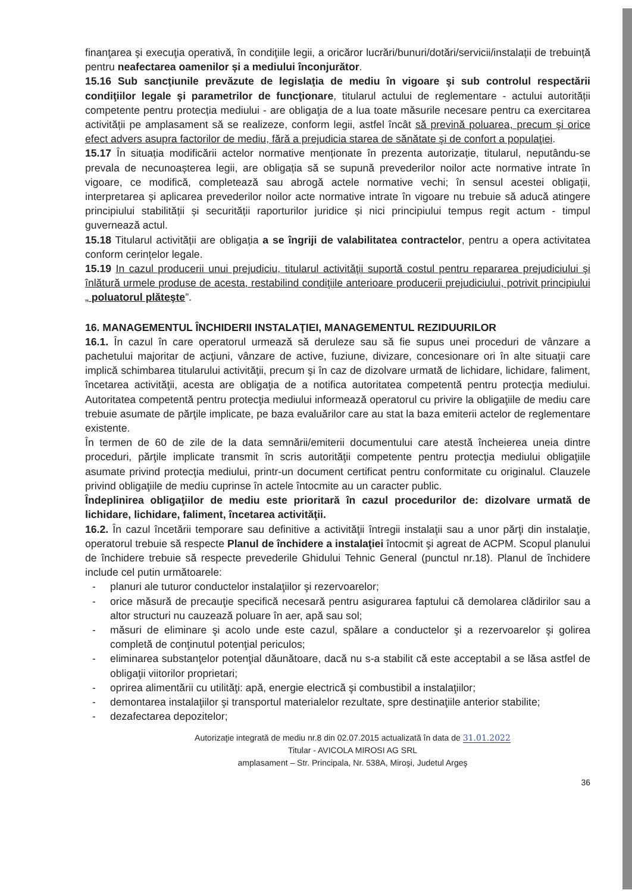finanţarea şi execuţia operativă, în condiţiile legii, a oricăror lucrări/bunuri/dotări/servicii/instalații de trebuință pentru neafectarea oamenilor și a mediului înconjurător.
15.16 Sub sancţiunile prevăzute de legislaţia de mediu în vigoare şi sub controlul respectării condiţiilor legale şi parametrilor de funcţionare, titularul actului de reglementare - actului autorității competente pentru protecția mediului - are obligaţia de a lua toate măsurile necesare pentru ca exercitarea activității pe amplasament să se realizeze, conform legii, astfel încât să prevină poluarea, precum şi orice efect advers asupra factorilor de mediu, fără a prejudicia starea de sănătate şi de confort a populaţiei.
15.17 În situația modificării actelor normative menționate în prezenta autorizație, titularul, neputându-se prevala de necunoașterea legii, are obligația să se supună prevederilor noilor acte normative intrate în vigoare, ce modifică, completează sau abrogă actele normative vechi; în sensul acestei obligații, interpretarea și aplicarea prevederilor noilor acte normative intrate în vigoare nu trebuie să aducă atingere principiului stabilității și securității raporturilor juridice și nici principiului tempus regit actum - timpul guvernează actul.
15.18 Titularul activității are obligația a se îngriji de valabilitatea contractelor, pentru a opera activitatea conform cerințelor legale.
15.19 In cazul producerii unui prejudiciu, titularul activităţii suportă costul pentru repararea prejudiciului şi înlătură urmele produse de acesta, restabilind condiţiile anterioare producerii prejudiciului, potrivit principiului „ poluatorul plăteşte”.
16. MANAGEMENTUL ÎNCHIDERII INSTALAŢIEI, MANAGEMENTUL REZIDUURILOR
16.1. În cazul în care operatorul urmează să deruleze sau să fie supus unei proceduri de vânzare a pachetului majoritar de acţiuni, vânzare de active, fuziune, divizare, concesionare ori în alte situaţii care implică schimbarea titularului activităţii, precum şi în caz de dizolvare urmată de lichidare, lichidare, faliment, încetarea activităţii, acesta are obligaţia de a notifica autoritatea competentă pentru protecţia mediului. Autoritatea competentă pentru protecţia mediului informează operatorul cu privire la obligaţiile de mediu care trebuie asumate de părţile implicate, pe baza evaluărilor care au stat la baza emiterii actelor de reglementare existente.
În termen de 60 de zile de la data semnării/emiterii documentului care atestă încheierea uneia dintre proceduri, părţile implicate transmit în scris autorităţii competente pentru protecţia mediului obligaţiile asumate privind protecţia mediului, printr-un document certificat pentru conformitate cu originalul. Clauzele privind obligaţiile de mediu cuprinse în actele întocmite au un caracter public.
Îndeplinirea obligaţiilor de mediu este prioritară în cazul procedurilor de: dizolvare urmată de lichidare, lichidare, faliment, încetarea activităţii.
16.2. În cazul încetării temporare sau definitive a activităţii întregii instalaţii sau a unor părţi din instalaţie, operatorul trebuie să respecte Planul de închidere a instalaţiei întocmit şi agreat de ACPM. Scopul planului de închidere trebuie să respecte prevederile Ghidului Tehnic General (punctul nr.18). Planul de închidere include cel putin următoarele:
- planuri ale tuturor conductelor instalaţiilor şi rezervoarelor;
- orice măsură de precauţie specifică necesară pentru asigurarea faptului că demolarea clădirilor sau a altor structuri nu cauzează poluare în aer, apă sau sol;
- măsuri de eliminare şi acolo unde este cazul, spălare a conductelor şi a rezervoarelor şi golirea completă de conţinutul potenţial periculos;
- eliminarea substanţelor potenţial dăunătoare, dacă nu s-a stabilit că este acceptabil a se lăsa astfel de obligaţii viitorilor proprietari;
- oprirea alimentării cu utilităţi: apă, energie electrică şi combustibil a instalaţiilor;
- demontarea instalaţiilor şi transportul materialelor rezultate, spre destinaţiile anterior stabilite;
- dezafectarea depozitelor;
Autorizaţie integrată de mediu nr.8 din 02.07.2015 actualizată în data de 31.01.2022
Titular - AVICOLA MIROSI AG SRL
amplasament – Str. Principala, Nr. 538A, Miroşi, Judetul Argeş
36